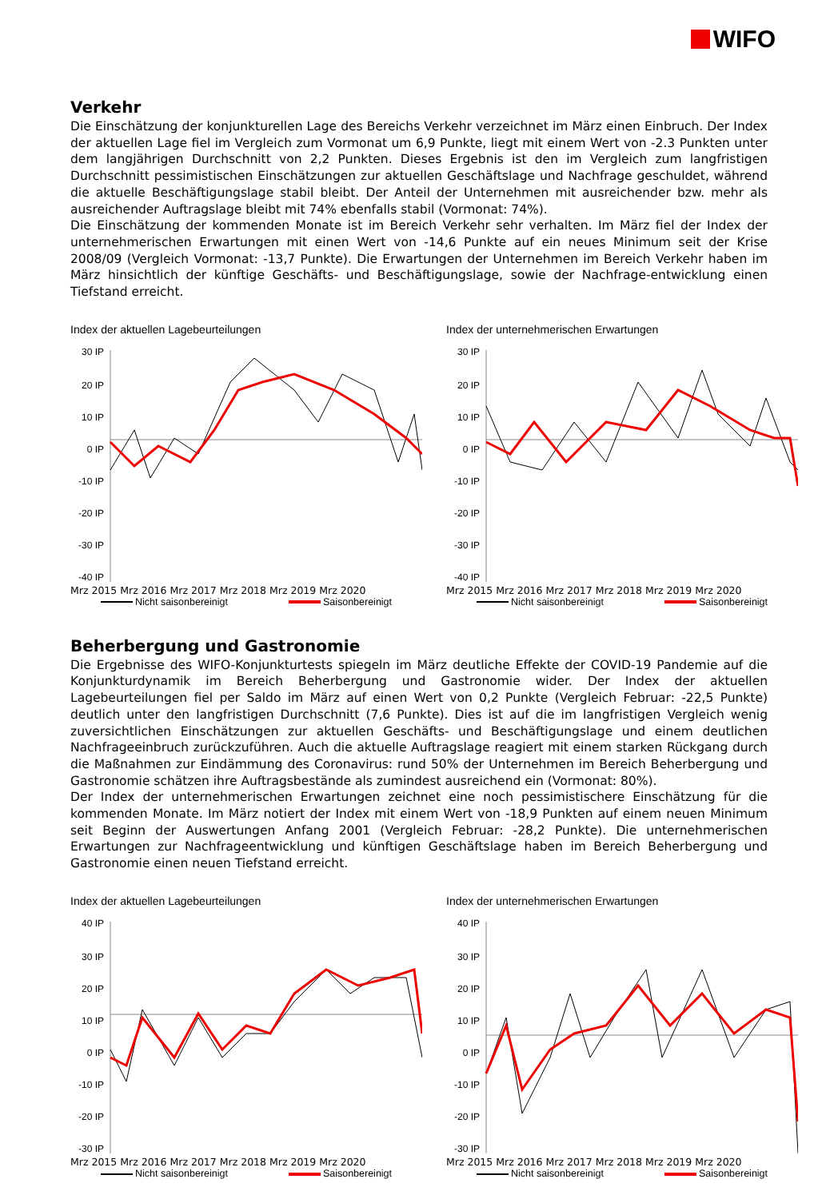WIFO
Verkehr
Die Einschätzung der konjunkturellen Lage des Bereichs Verkehr verzeichnet im März einen Einbruch. Der Index der aktuellen Lage fiel im Vergleich zum Vormonat um 6,9 Punkte, liegt mit einem Wert von -2.3 Punkten unter dem langjährigen Durchschnitt von 2,2 Punkten. Dieses Ergebnis ist den im Vergleich zum langfristigen Durchschnitt pessimistischen Einschätzungen zur aktuellen Geschäftslage und Nachfrage geschuldet, während die aktuelle Beschäftigungslage stabil bleibt. Der Anteil der Unternehmen mit ausreichender bzw. mehr als ausreichender Auftragslage bleibt mit 74% ebenfalls stabil (Vormonat: 74%).
Die Einschätzung der kommenden Monate ist im Bereich Verkehr sehr verhalten. Im März fiel der Index der unternehmerischen Erwartungen mit einen Wert von -14,6 Punkte auf ein neues Minimum seit der Krise 2008/09 (Vergleich Vormonat: -13,7 Punkte). Die Erwartungen der Unternehmen im Bereich Verkehr haben im März hinsichtlich der künftige Geschäfts- und Beschäftigungslage, sowie der Nachfrage-entwicklung einen Tiefstand erreicht.
Index der aktuellen Lagebeurteilungen
30 IP
20 IP
10 IP
0 IP
-10 IP
-20 IP
-30 IP
-40 IP
Mrz 2015 Mrz 2016 Mrz 2017 Mrz 2018 Mrz 2019 Mrz 2020
Nicht saisonbereinigt Saisonbereinigt
Index der unternehmerischen Erwartungen
30 IP
20 IP
10 IP
0 IP
-10 IP
-20 IP
-30 IP
-40 IP
Mrz 2015 Mrz 2016 Mrz 2017 Mrz 2018 Mrz 2019 Mrz 2020
Nicht saisonbereinigt Saisonbereinigt
Beherbergung und Gastronomie
Die Ergebnisse des WIFO-Konjunkturtests spiegeln im März deutliche Effekte der COVID-19 Pandemie auf die Konjunkturdynamik im Bereich Beherbergung und Gastronomie wider. Der Index der aktuellen Lagebeurteilungen fiel per Saldo im März auf einen Wert von 0,2 Punkte (Vergleich Februar: -22,5 Punkte) deutlich unter den langfristigen Durchschnitt (7,6 Punkte). Dies ist auf die im langfristigen Vergleich wenig zuversichtlichen Einschätzungen zur aktuellen Geschäfts- und Beschäftigungslage und einem deutlichen Nachfrageeinbruch zurückzuführen. Auch die aktuelle Auftragslage reagiert mit einem starken Rückgang durch die Maßnahmen zur Eindämmung des Coronavirus: rund 50% der Unternehmen im Bereich Beherbergung und Gastronomie schätzen ihre Auftragsbestände als zumindest ausreichend ein (Vormonat: 80%).
Der Index der unternehmerischen Erwartungen zeichnet eine noch pessimistischere Einschätzung für die kommenden Monate. Im März notiert der Index mit einem Wert von -18,9 Punkten auf einem neuen Minimum seit Beginn der Auswertungen Anfang 2001 (Vergleich Februar: -28,2 Punkte). Die unternehmerischen Erwartungen zur Nachfrageentwicklung und künftigen Geschäftslage haben im Bereich Beherbergung und Gastronomie einen neuen Tiefstand erreicht.
Index der aktuellen Lagebeurteilungen
40 IP
30 IP
20 IP
10 IP
0 IP
-10 IP
-20 IP
-30 IP
Mrz 2015 Mrz 2016 Mrz 2017 Mrz 2018 Mrz 2019 Mrz 2020
Nicht saisonbereinigt Saisonbereinigt
Index der unternehmerischen Erwartungen
40 IP
30 IP
20 IP
10 IP
0 IP
-10 IP
-20 IP
-30 IP
Mrz 2015 Mrz 2016 Mrz 2017 Mrz 2018 Mrz 2019 Mrz 2020
Nicht saisonbereinigt Saisonbereinigt